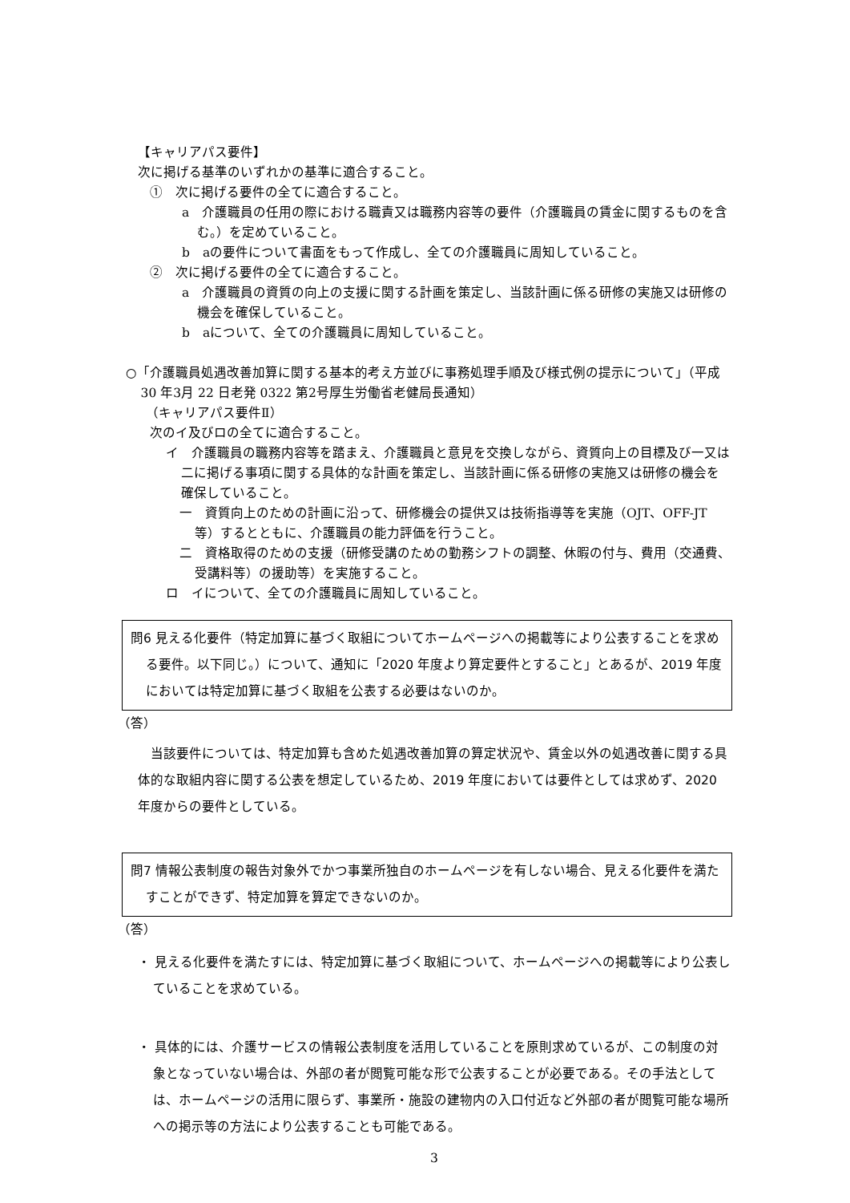【キャリアパス要件】
次に掲げる基準のいずれかの基準に適合すること。
①　次に掲げる要件の全てに適合すること。
a　介護職員の任用の際における職責又は職務内容等の要件（介護職員の賃金に関するものを含む。）を定めていること。
b　aの要件について書面をもって作成し、全ての介護職員に周知していること。
②　次に掲げる要件の全てに適合すること。
a　介護職員の資質の向上の支援に関する計画を策定し、当該計画に係る研修の実施又は研修の機会を確保していること。
b　aについて、全ての介護職員に周知していること。
○「介護職員処遇改善加算に関する基本的考え方並びに事務処理手順及び様式例の提示について」（平成 30 年3月 22 日老発 0322 第2号厚生労働省老健局長通知）
（キャリアパス要件Ⅱ）
次のイ及びロの全てに適合すること。
イ　介護職員の職務内容等を踏まえ、介護職員と意見を交換しながら、資質向上の目標及び一又は二に掲げる事項に関する具体的な計画を策定し、当該計画に係る研修の実施又は研修の機会を確保していること。
一　資質向上のための計画に沿って、研修機会の提供又は技術指導等を実施（OJT、OFF-JT 等）するとともに、介護職員の能力評価を行うこと。
二　資格取得のための支援（研修受講のための勤務シフトの調整、休暇の付与、費用（交通費、受講料等）の援助等）を実施すること。
ロ　イについて、全ての介護職員に周知していること。
問6 見える化要件（特定加算に基づく取組についてホームページへの掲載等により公表することを求める要件。以下同じ。）について、通知に「2020 年度より算定要件とすること」とあるが、2019 年度においては特定加算に基づく取組を公表する必要はないのか。
（答）
当該要件については、特定加算も含めた処遇改善加算の算定状況や、賃金以外の処遇改善に関する具体的な取組内容に関する公表を想定しているため、2019 年度においては要件としては求めず、2020 年度からの要件としている。
問7 情報公表制度の報告対象外でかつ事業所独自のホームページを有しない場合、見える化要件を満たすことができず、特定加算を算定できないのか。
（答）
・ 見える化要件を満たすには、特定加算に基づく取組について、ホームページへの掲載等により公表していることを求めている。
・ 具体的には、介護サービスの情報公表制度を活用していることを原則求めているが、この制度の対象となっていない場合は、外部の者が閲覧可能な形で公表することが必要である。その手法としては、ホームページの活用に限らず、事業所・施設の建物内の入口付近など外部の者が閲覧可能な場所への掲示等の方法により公表することも可能である。
3